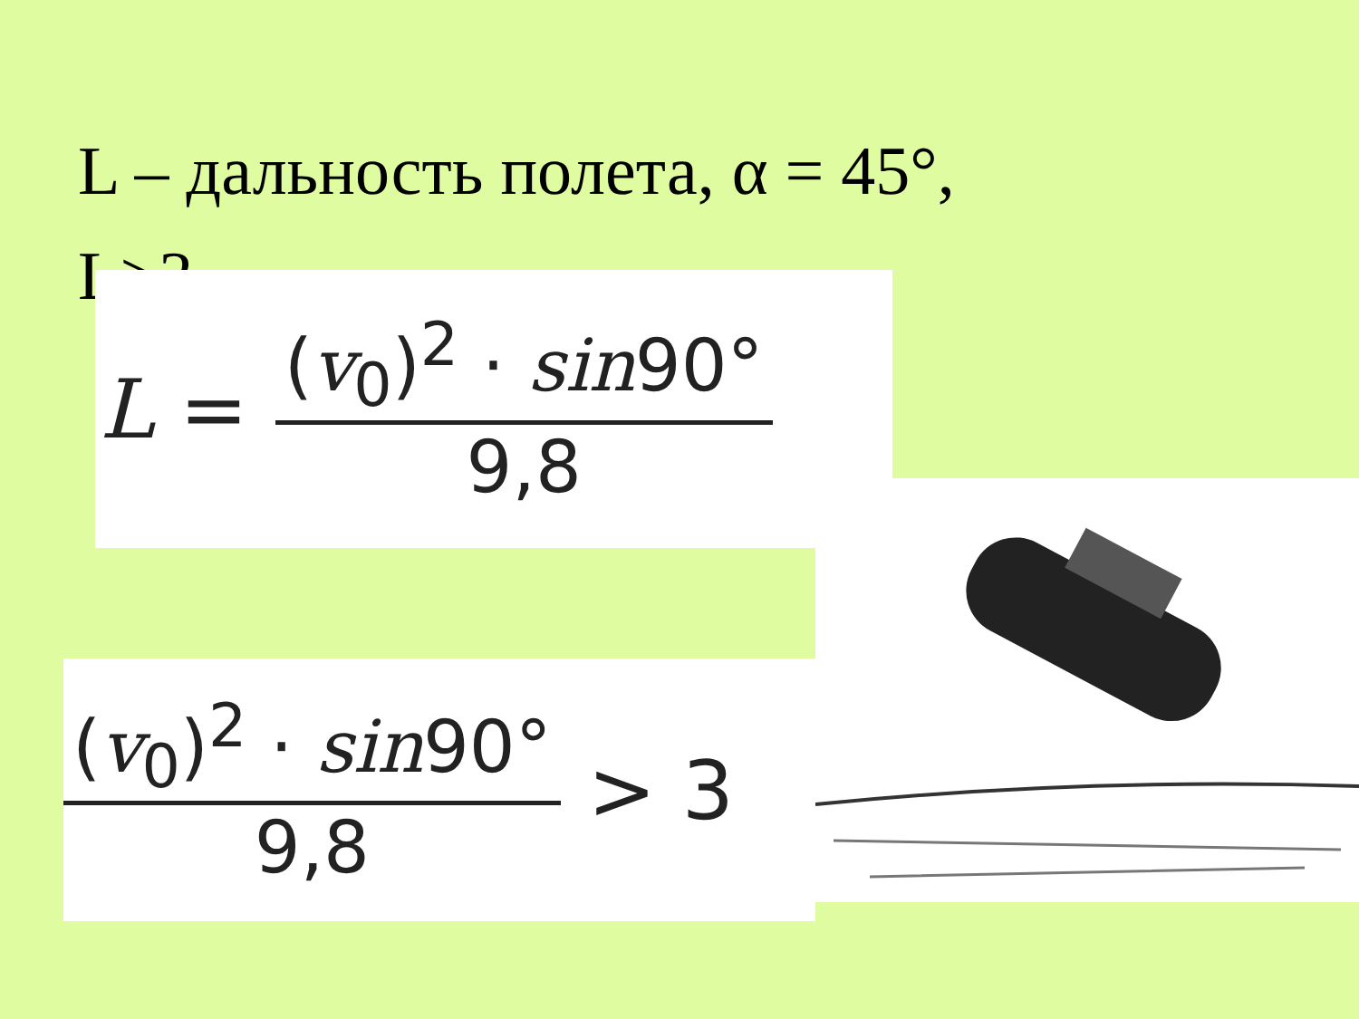L – дальность полета, α = 45°,
L>3.
L =
(v<sub>0</sub>)<sup>2</sup> · sin90°
9,8
(v<sub>0</sub>)<sup>2</sup> · sin90°
9,8
> 3